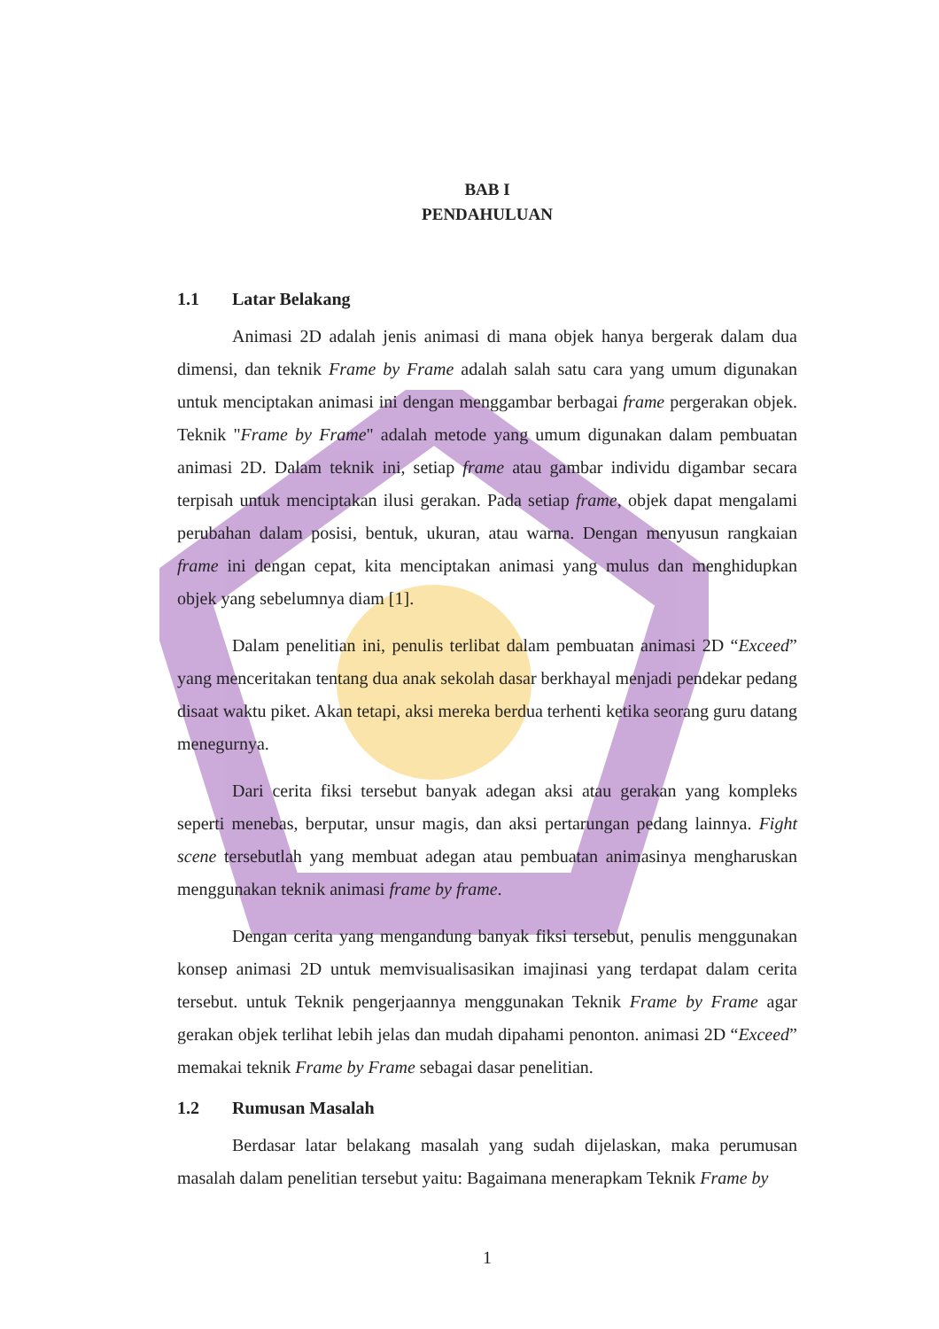BAB I
PENDAHULUAN
1.1 Latar Belakang
Animasi 2D adalah jenis animasi di mana objek hanya bergerak dalam dua dimensi, dan teknik Frame by Frame adalah salah satu cara yang umum digunakan untuk menciptakan animasi ini dengan menggambar berbagai frame pergerakan objek. Teknik "Frame by Frame" adalah metode yang umum digunakan dalam pembuatan animasi 2D. Dalam teknik ini, setiap frame atau gambar individu digambar secara terpisah untuk menciptakan ilusi gerakan. Pada setiap frame, objek dapat mengalami perubahan dalam posisi, bentuk, ukuran, atau warna. Dengan menyusun rangkaian frame ini dengan cepat, kita menciptakan animasi yang mulus dan menghidupkan objek yang sebelumnya diam [1].
Dalam penelitian ini, penulis terlibat dalam pembuatan animasi 2D “Exceed” yang menceritakan tentang dua anak sekolah dasar berkhayal menjadi pendekar pedang disaat waktu piket. Akan tetapi, aksi mereka berdua terhenti ketika seorang guru datang menegurnya.
Dari cerita fiksi tersebut banyak adegan aksi atau gerakan yang kompleks seperti menebas, berputar, unsur magis, dan aksi pertarungan pedang lainnya. Fight scene tersebutlah yang membuat adegan atau pembuatan animasinya mengharuskan menggunakan teknik animasi frame by frame.
Dengan cerita yang mengandung banyak fiksi tersebut, penulis menggunakan konsep animasi 2D untuk memvisualisasikan imajinasi yang terdapat dalam cerita tersebut. untuk Teknik pengerjaannya menggunakan Teknik Frame by Frame agar gerakan objek terlihat lebih jelas dan mudah dipahami penonton. animasi 2D “Exceed” memakai teknik Frame by Frame sebagai dasar penelitian.
1.2 Rumusan Masalah
Berdasar latar belakang masalah yang sudah dijelaskan, maka perumusan masalah dalam penelitian tersebut yaitu: Bagaimana menerapkam Teknik Frame by
1